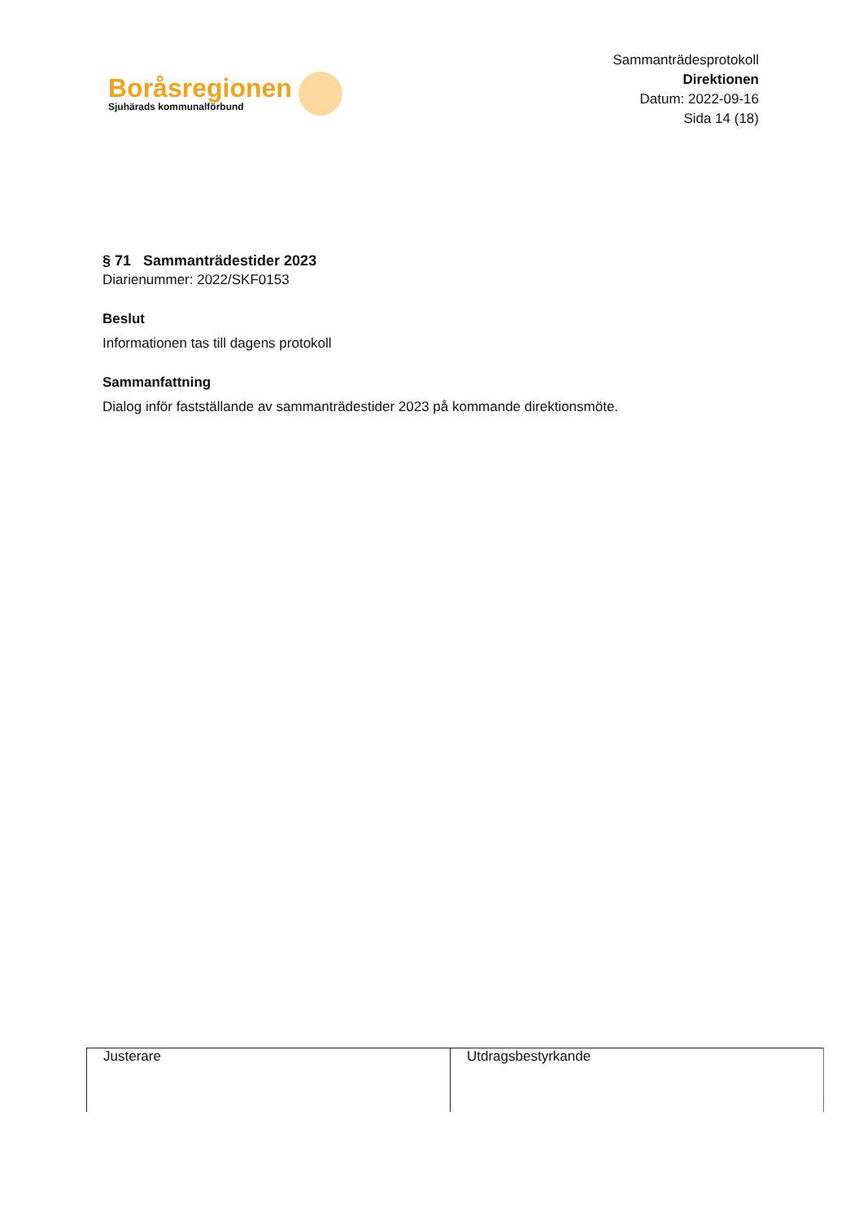Boråsregionen
Sjuhärads kommunalförbund
Sammanträdesprotokoll
Direktionen
Datum: 2022-09-16
Sida 14 (18)
§ 71 Sammanträdestider 2023
Diarienummer: 2022/SKF0153
Beslut
Informationen tas till dagens protokoll
Sammanfattning
Dialog inför fastställande av sammanträdestider 2023 på kommande direktionsmöte.
| Justerare | Utdragsbestyrkande |